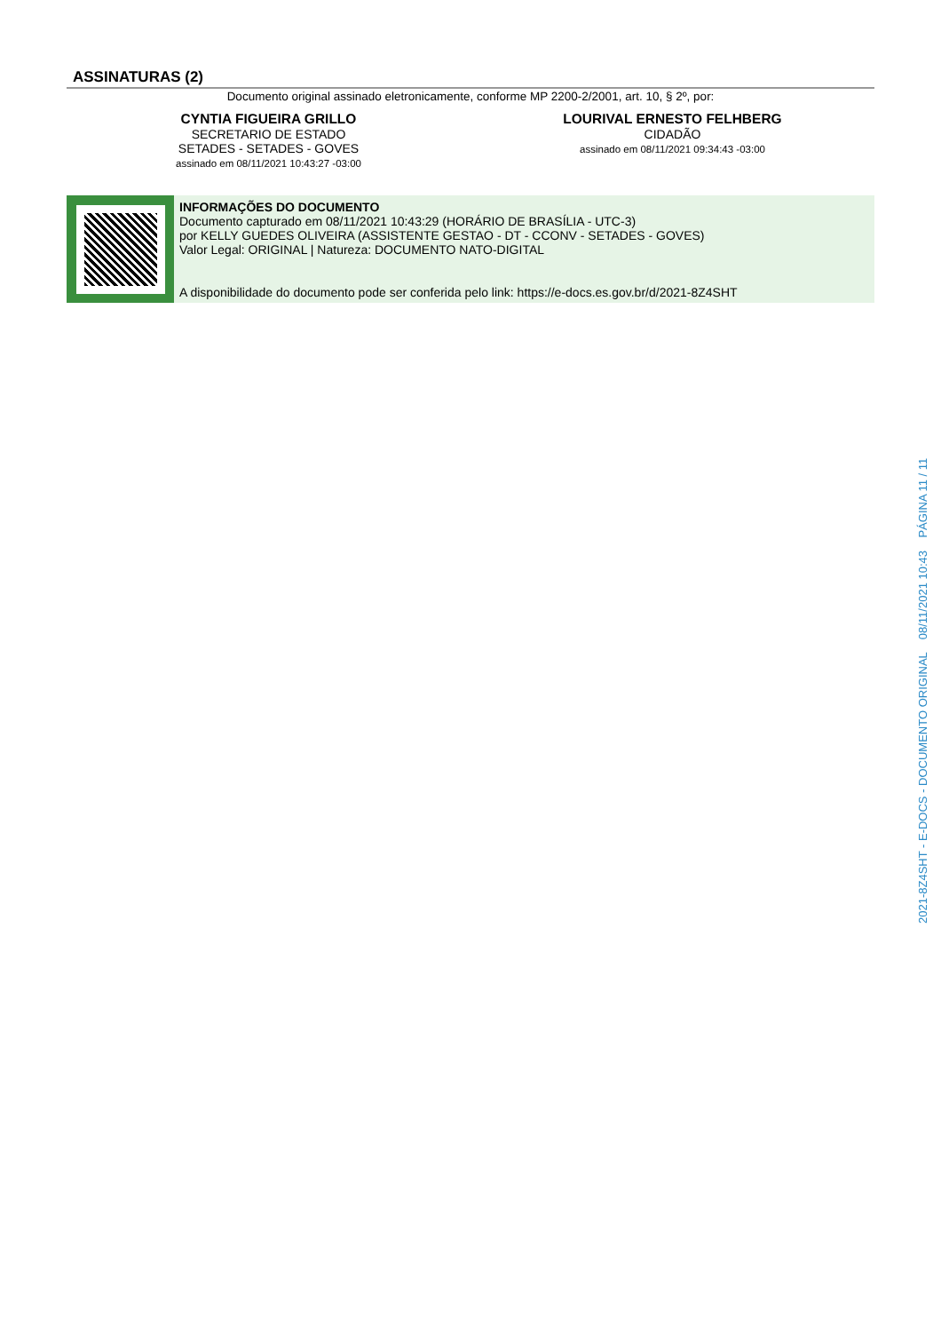ASSINATURAS (2)
Documento original assinado eletronicamente, conforme MP 2200-2/2001, art. 10, § 2º, por:
CYNTIA FIGUEIRA GRILLO
SECRETARIO DE ESTADO
SETADES - SETADES - GOVES
assinado em 08/11/2021 10:43:27 -03:00
LOURIVAL ERNESTO FELHBERG
CIDADÃO
assinado em 08/11/2021 09:34:43 -03:00
INFORMAÇÕES DO DOCUMENTO
Documento capturado em 08/11/2021 10:43:29 (HORÁRIO DE BRASÍLIA - UTC-3)
por KELLY GUEDES OLIVEIRA (ASSISTENTE GESTAO - DT - CCONV - SETADES - GOVES)
Valor Legal: ORIGINAL | Natureza: DOCUMENTO NATO-DIGITAL
A disponibilidade do documento pode ser conferida pelo link: https://e-docs.es.gov.br/d/2021-8Z4SHT
2021-8Z4SHT - E-DOCS - DOCUMENTO ORIGINAL 08/11/2021 10:43 PÁGINA 11 / 11